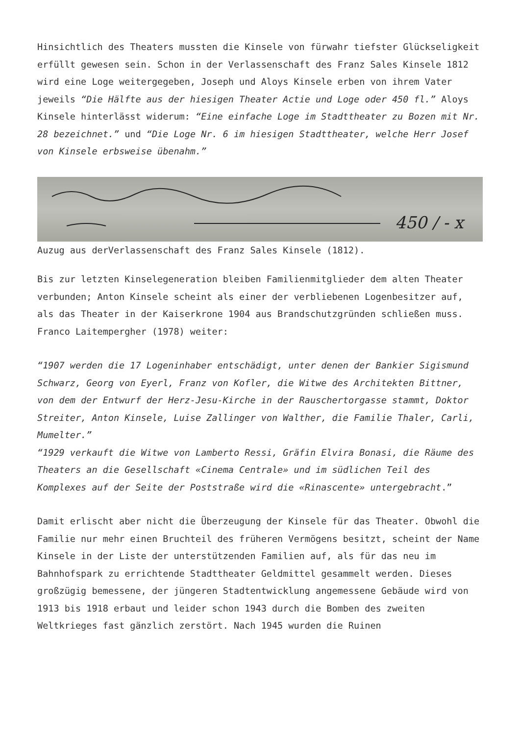Hinsichtlich des Theaters mussten die Kinsele von fürwahr tiefster Glückseligkeit erfüllt gewesen sein. Schon in der Verlassenschaft des Franz Sales Kinsele 1812 wird eine Loge weitergegeben, Joseph und Aloys Kinsele erben von ihrem Vater jeweils “Die Hälfte aus der hiesigen Theater Actie und Loge oder 450 fl.” Aloys Kinsele hinterlässt widerum: “Eine einfache Loge im Stadttheater zu Bozen mit Nr. 28 bezeichnet.” und “Die Loge Nr. 6 im hiesigen Stadttheater, welche Herr Josef von Kinsele erbsweise übenahm.”
450 / - x
Auzug aus derVerlassenschaft des Franz Sales Kinsele (1812).
Bis zur letzten Kinselegeneration bleiben Familienmitglieder dem alten Theater verbunden; Anton Kinsele scheint als einer der verbliebenen Logenbesitzer auf, als das Theater in der Kaiserkrone 1904 aus Brandschutzgründen schließen muss. Franco Laitempergher (1978) weiter:
“1907 werden die 17 Logeninhaber entschädigt, unter denen der Bankier Sigismund Schwarz, Georg von Eyerl, Franz von Kofler, die Witwe des Architekten Bittner, von dem der Entwurf der Herz-Jesu-Kirche in der Rauschertorgasse stammt, Doktor Streiter, Anton Kinsele, Luise Zallinger von Walther, die Familie Thaler, Carli, Mumelter.”
“1929 verkauft die Witwe von Lamberto Ressi, Gräfin Elvira Bonasi, die Räume des Theaters an die Gesellschaft «Cinema Centrale» und im südlichen Teil des Komplexes auf der Seite der Poststraße wird die «Rinascente» untergebracht.”
Damit erlischt aber nicht die Überzeugung der Kinsele für das Theater. Obwohl die Familie nur mehr einen Bruchteil des früheren Vermögens besitzt, scheint der Name Kinsele in der Liste der unterstützenden Familien auf, als für das neu im Bahnhofspark zu errichtende Stadttheater Geldmittel gesammelt werden. Dieses großzügig bemessene, der jüngeren Stadtentwicklung angemessene Gebäude wird von 1913 bis 1918 erbaut und leider schon 1943 durch die Bomben des zweiten Weltkrieges fast gänzlich zerstört. Nach 1945 wurden die Ruinen